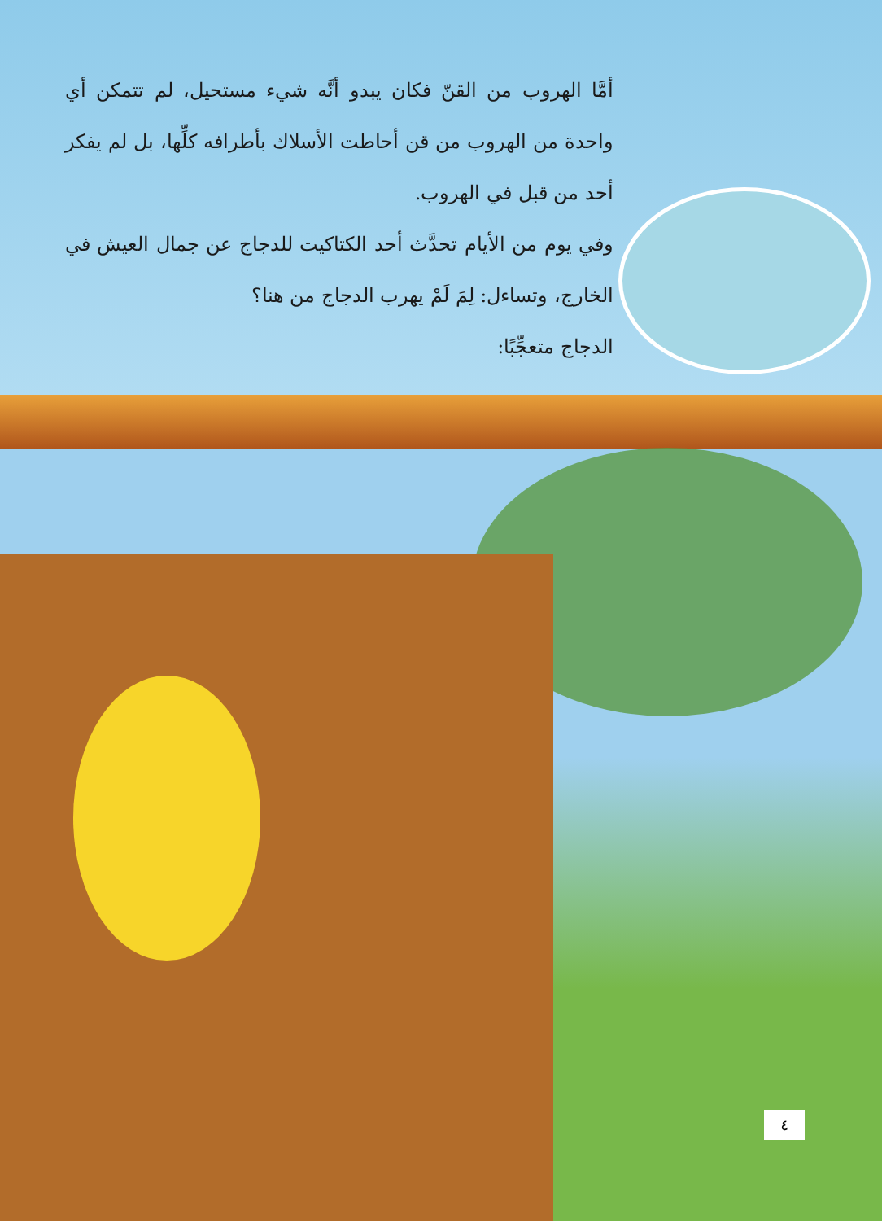أمَّا الهروب من القنّ فكان يبدو أنَّه شيء مستحيل، لم تتمكن أي واحدة من الهروب من قن أحاطت الأسلاك بأطرافه كلِّها، بل لم يفكر أحد من قبل في الهروب.
وفي يوم من الأيام تحدَّث أحد الكتاكيت للدجاج عن جمال العيش في الخارج، وتساءل: لِمَ لَمْ يهرب الدجاج من هنا؟
الدجاج متعجِّبًا:
٤